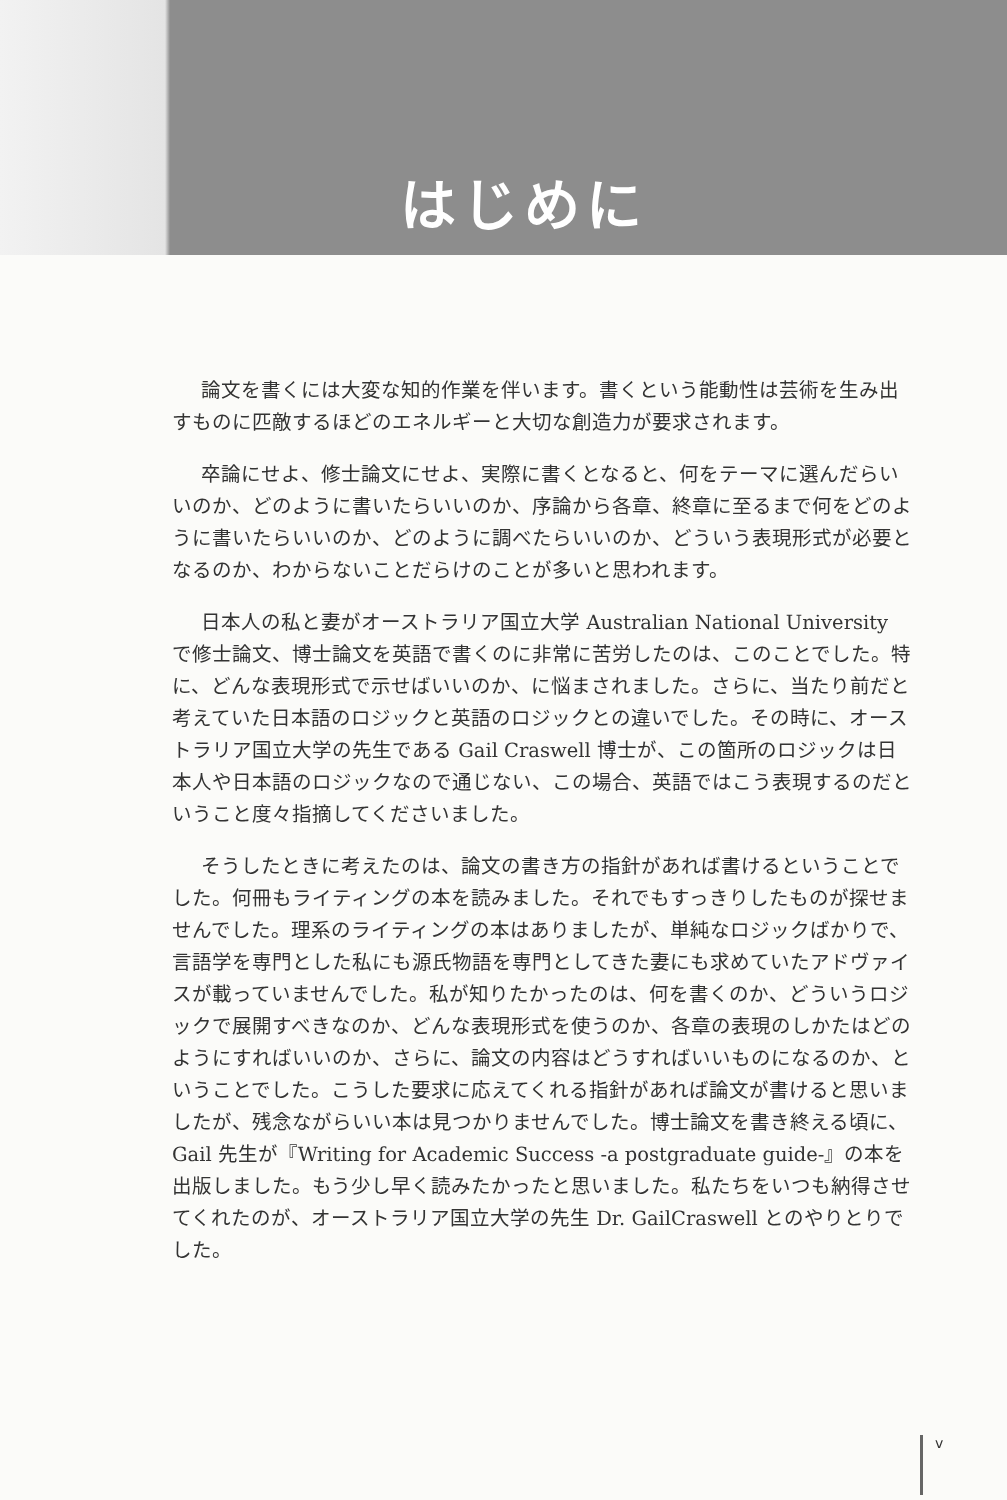はじめに
論文を書くには大変な知的作業を伴います。書くという能動性は芸術を生み出すものに匹敵するほどのエネルギーと大切な創造力が要求されます。
卒論にせよ、修士論文にせよ、実際に書くとなると、何をテーマに選んだらいいのか、どのように書いたらいいのか、序論から各章、終章に至るまで何をどのように書いたらいいのか、どのように調べたらいいのか、どういう表現形式が必要となるのか、わからないことだらけのことが多いと思われます。
日本人の私と妻がオーストラリア国立大学 Australian National University で修士論文、博士論文を英語で書くのに非常に苦労したのは、このことでした。特に、どんな表現形式で示せばいいのか、に悩まされました。さらに、当たり前だと考えていた日本語のロジックと英語のロジックとの違いでした。その時に、オーストラリア国立大学の先生である Gail Craswell 博士が、この箇所のロジックは日本人や日本語のロジックなので通じない、この場合、英語ではこう表現するのだということ度々指摘してくださいました。
そうしたときに考えたのは、論文の書き方の指針があれば書けるということでした。何冊もライティングの本を読みました。それでもすっきりしたものが探せませんでした。理系のライティングの本はありましたが、単純なロジックばかりで、言語学を専門とした私にも源氏物語を専門としてきた妻にも求めていたアドヴァイスが載っていませんでした。私が知りたかったのは、何を書くのか、どういうロジックで展開すべきなのか、どんな表現形式を使うのか、各章の表現のしかたはどのようにすればいいのか、さらに、論文の内容はどうすればいいものになるのか、ということでした。こうした要求に応えてくれる指針があれば論文が書けると思いましたが、残念ながらいい本は見つかりませんでした。博士論文を書き終える頃に、Gail 先生が『Writing for Academic Success -a postgraduate guide-』の本を出版しました。もう少し早く読みたかったと思いました。私たちをいつも納得させてくれたのが、オーストラリア国立大学の先生 Dr. GailCraswell とのやりとりでした。
v